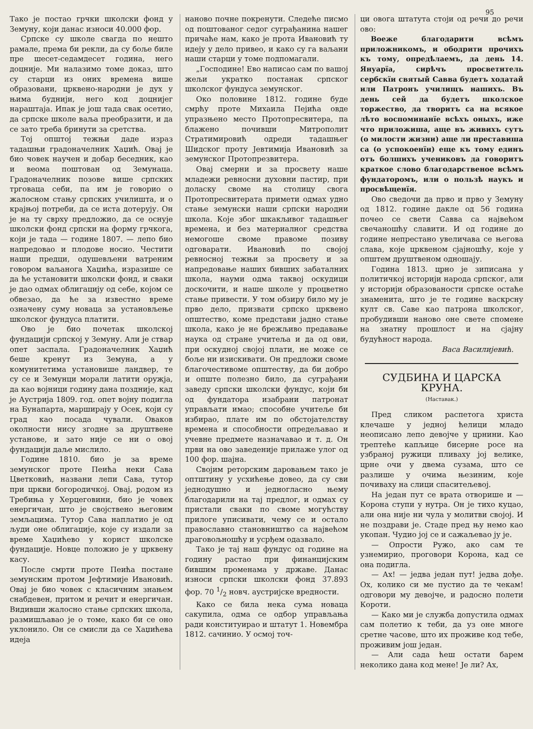95
Тако је постао грчки школски фонд у Земуну, који данас износи 40.000 фор.
Српске су школе свагда по нешто рамале, према би рекли, да су боље биле пре шесет-седамдесет година, него доцније. Ми налазимо томе доказ, што су старци из оних времена више образовани, црквено-народни је дух у њима буднији, него код доцнијег нараштаја. Ипак је још тада свак осетио, да српске школе ваља преобразити, и да се зато треба бринути за сретства.
Тој општој тежњи даде израз тадашњи градоначелник Хаџић. Овај је био човек научен и добар беседник, као и веома поштован од Земунаца. Градоначелник позове више српских трговаца себи, па им је говорио о жалосном стању српских училишта, и о крајњој потреби, да се иста дотерују. Он је на ту сврху предложио, да се оснује школски фонд српски на форму грчкога, који је тада — године 1807. — лепо био напредовао и плодове носио. Честити наши предци, одушевљени ватреним говором ваљанога Хаџића, изразише се да ће установити школски фонд, и сваки је дао одмах облигацију од себе, којом се обвезао, да ће за известно време означену суму новаца за установљење школског фундуса платити.
Ово је био почетак школској фундацији српској у Земуну. Али је ствар опет заспала. Градоначелник Хаџић беше кренут из Земуна, а у комунитетима установише ландвер, те су се и Земунци морали латити оружја, да као војници годину дана поздније, кад је Аустрија 1809. год. опет војну подигла на Бунапарта, марширају у Осек, који су град као посада чували. Оваков околности нису згодне за друштвене установе, и зато није се ни о овој фундацији даље мислило.
Године 1810. био је за време земунског проте Пеића неки Сава Цветковић, названи лепи Сава, тутор при цркви богородичкој. Овај, родом из Требиња у Херцеговини, био је човек енергичан, што је својствено његовим земљацима. Тутор Сава наплатио је од људи оне облигације, које су издали за време Хаџићево у корист школске фундације. Новце положио је у црквену касу.
После смрти проте Пеића постане земунским протом Јефтимије Ивановић. Овај је био човек с класичним знањем снабдевен, притом и речит и енергичан. Видивши жалосно стање српских школа, размишљавао је о томе, како би се оно уклонило. Он се смисли да се Хаџићева идеја
наново почне покренути. Следеће писмо од поштованог седог суграђанина нашег причаће нам, како је прота Ивановић ту идеју у дело привео, и како су га ваљани наши старци у томе подпомагали.
„Господине! Ево написао сам по вашој жељи укратко постанак српског школског фундуса земунског.
Око половине 1812. године буде смрћу проте Михаила Пејића овде упразњено место Протопресвитера, па блажено почивши Митрополит Стратимировић одреди тадашњег Шидског проту Јевтимија Ивановић за земунског Протопрезвитера.
Овај смерни и за просвету наше младежи ревносни духовни пастир, при доласку своме на столицу свога Протопресвитерата примети одмах удно стање земунски наши српски народни школа. Које због шкакљивог тадашњег времена, и без материалног средства немогоше своме правоме позиву одговарати. Ивановић по својој ревносној тежњи за просвету и за напредовање наших бивших забаталних школа, науми одма таквој оскудици доскочити, и наше школе у процветно стање привести. У том обзиру било му је прво дело, призвати српско црквено општество, коме представи јадно стање школа, како је не брежљиво предавање наука од стране учитеља и да од ови, при оскудној својој плати, не може се боље ни изискивати. Он предложи своме благочестивоме општеству, да би добро и опште полезно било, да суграђани заведу српски школски фундус, који би од фундатора изабрани патронат управљати имао; способне учитеље би избирао, плате им по обстојателству времена и способности опредељавао и учевне предмете назначавао и т. д. Он први на ово заведеније прилаже улог од 100 фор. шајна.
Својим реторским даровањем тако је оптштину у усхићење довео, да су сви једнодушно и једногласно њему благодарили на тај предлог, и одмах су пристали сваки по своме могућству прилоге уписивати, чему се и остало православно становништво са највећом драговољношћу и усрђем одазвало.
Тако је тај наш фундус од године на годину растао при финанцијским бившим променама у државе. Данас износи српски школски фонд 37.893 фор. 70 1/2 новч. аустријске вредности.
Како се била нека сума новаца сакупила, одма се одбор управљања ради конституирао и штатут 1. Новембра 1812. сачинио. У осмој точ-
ци овога штатута стоји од речи до речи ово:
Воеже благодарити всѣмъ приложникомъ, и ободрити прочихъ къ тому, опредѣлаемъ, да день 14. Януарїа, сирѣчъ просветитель сербскїи святый Савва будетъ ходатай или Патронъ училищъ нашихъ. Въ день сей да будетъ школское торжество, да творитъ са на всякое лѣто воспоминанїе всѣхъ оныхъ, иже что приложиша, аще въ живихъ сутъ (о милости жизни) аще ли преставиша са (о успокоенїи) еще къ тому единъ отъ болшихъ учениковъ да говоритъ краткое слово благодарственое всѣмъ фундаторомъ, или о пользѣ наукъ и просвѣщенїя.
Ово сведочи да прво и прво у Земуну од 1812. године дакле од 56 година почео се свети Савва са највећом свечаношћу славити. И од године до године непрестано увеличава се његова слава, које црквеном сјајношћу, које у општем друштвеном одношају.
Година 1813. црно је зиписана у политичкој историји народа српског, али у историји образованости српске остаће знаменита, што је те године васкрсну култ св. Саве као патрона школског, пробудивши наново оне свете спомене на знатну прошлост и на сјајну будућност народа.
Васа Василијевић.
СУДБИНА И ЦАРСКА КРУНА.
(Наставак.)
Пред сликом распетога христа клечаше у једној ћелици младо неописано лепо девојче у црнини. Као трептеће капљице бисерне росе на узбраној ружици пливаху јој велике, црне очи у двема сузама, што се разлише у очима њезиним, које почиваху на слици спаситељевој.
На један пут се врата отворише и — Корона ступи у нутра. Он је тихо куцао, али она није ни чула у молитви својој. И не поздрави је. Стаде пред њу немо као укопан. Чудио јој се и сажаљевао ју је.
— Опрости Ружо, ако сам те узнемирио, проговори Корона, кад се она подигла.
— Ах! — једва један пут! једва дође. Ох, колико си ме пустио да те чекам! одговори му девојче, и радосно полети Короти.
— Како ми је служба допустила одмах сам полетио к теби, да уз оне многе сретне часове, што их проживе код тебе, проживим још један.
— Али сада ћеш остати барем неколико дана код мене! Је ли? Ах,